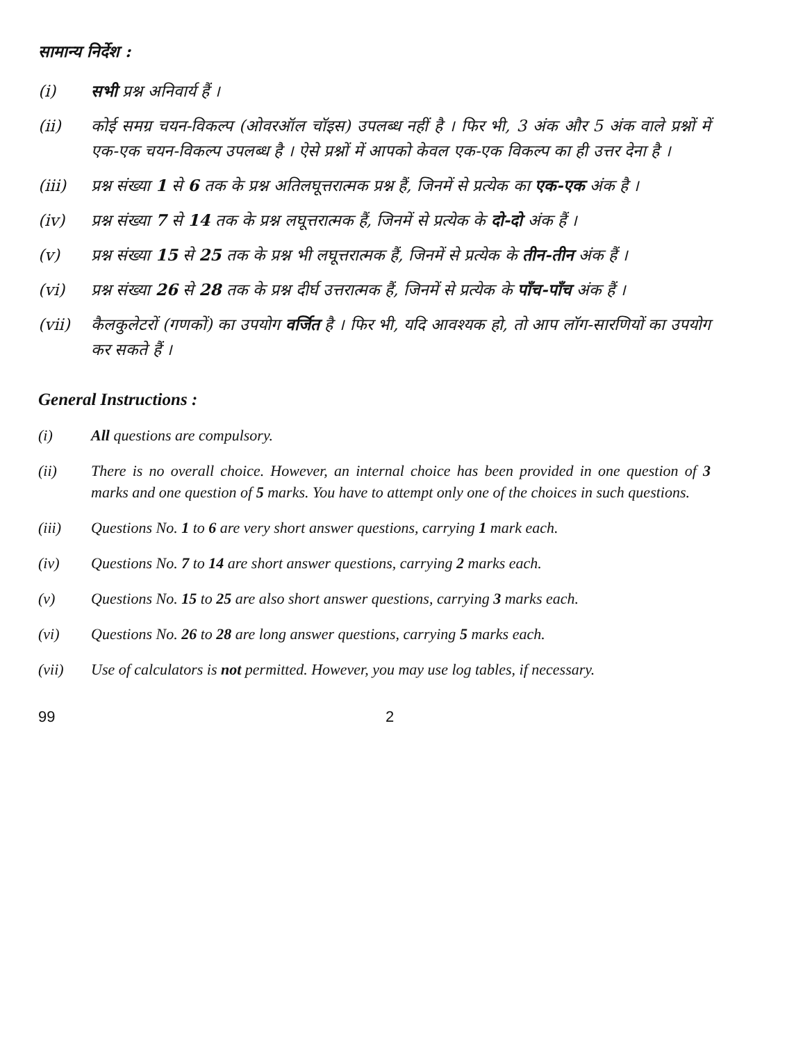सामान्य निर्देश :
(i) सभी प्रश्न अनिवार्य हैं ।
(ii) कोई समग्र चयन-विकल्प (ओवरऑल चॉइस) उपलब्ध नहीं है । फिर भी, 3 अंक और 5 अंक वाले प्रश्नों में एक-एक चयन-विकल्प उपलब्ध है । ऐसे प्रश्नों में आपको केवल एक-एक विकल्प का ही उत्तर देना है ।
(iii) प्रश्न संख्या 1 से 6 तक के प्रश्न अतिलघूत्तरात्मक प्रश्न हैं, जिनमें से प्रत्येक का एक-एक अंक है ।
(iv) प्रश्न संख्या 7 से 14 तक के प्रश्न लघूत्तरात्मक हैं, जिनमें से प्रत्येक के दो-दो अंक हैं ।
(v) प्रश्न संख्या 15 से 25 तक के प्रश्न भी लघूत्तरात्मक हैं, जिनमें से प्रत्येक के तीन-तीन अंक हैं ।
(vi) प्रश्न संख्या 26 से 28 तक के प्रश्न दीर्घ उत्तरात्मक हैं, जिनमें से प्रत्येक के पाँच-पाँच अंक हैं ।
(vii) कैलकुलेटरों (गणकों) का उपयोग वर्जित है । फिर भी, यदि आवश्यक हो, तो आप लॉग-सारणियों का उपयोग कर सकते हैं ।
General Instructions :
(i) All questions are compulsory.
(ii) There is no overall choice. However, an internal choice has been provided in one question of 3 marks and one question of 5 marks. You have to attempt only one of the choices in such questions.
(iii) Questions No. 1 to 6 are very short answer questions, carrying 1 mark each.
(iv) Questions No. 7 to 14 are short answer questions, carrying 2 marks each.
(v) Questions No. 15 to 25 are also short answer questions, carrying 3 marks each.
(vi) Questions No. 26 to 28 are long answer questions, carrying 5 marks each.
(vii) Use of calculators is not permitted. However, you may use log tables, if necessary.
99 2